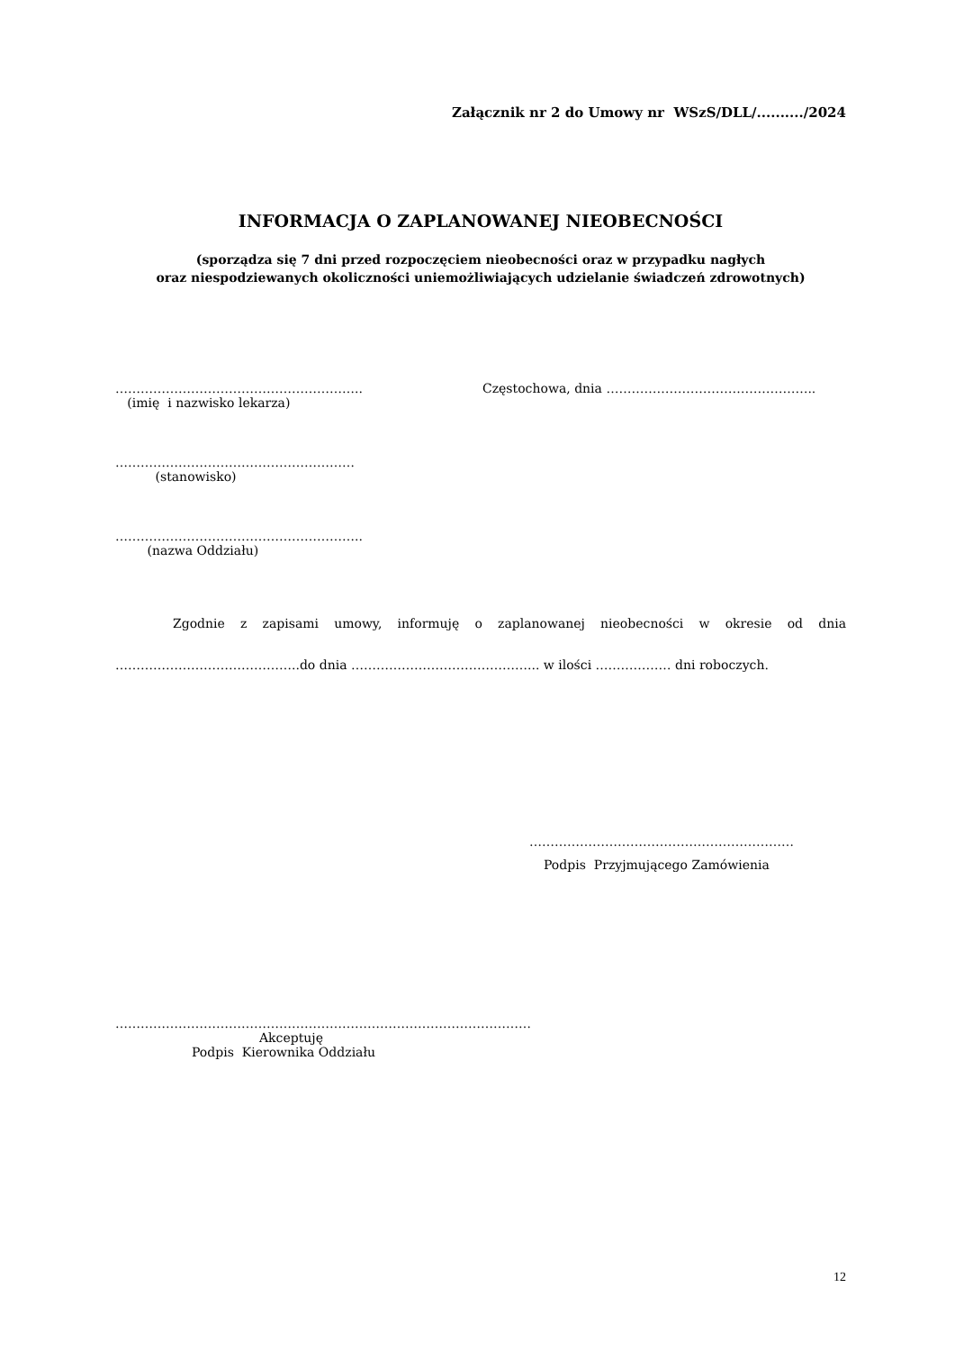Załącznik nr 2 do Umowy nr WSzS/DLL/........../2024
INFORMACJA O ZAPLANOWANEJ NIEOBECNOŚCI
(sporządza się 7 dni przed rozpoczęciem nieobecności oraz w przypadku nagłych
oraz niespodziewanych okoliczności uniemożliwiających udzielanie świadczeń zdrowotnych)
…………………………………………………..
(imię i nazwisko lekarza)
Częstochowa, dnia …………………………………………..
…………………………………………………
(stanowisko)
…………………………………………………..
(nazwa Oddziału)
Zgodnie z zapisami umowy, informuję o zaplanowanej nieobecności w okresie od dnia
……………………………………..do dnia ……………………………………... w ilości ……………… dni roboczych.
………………………………………………………
Podpis Przyjmującego Zamówienia
………………………………………………………………………………………
Akceptuję
Podpis Kierownika Oddziału
12